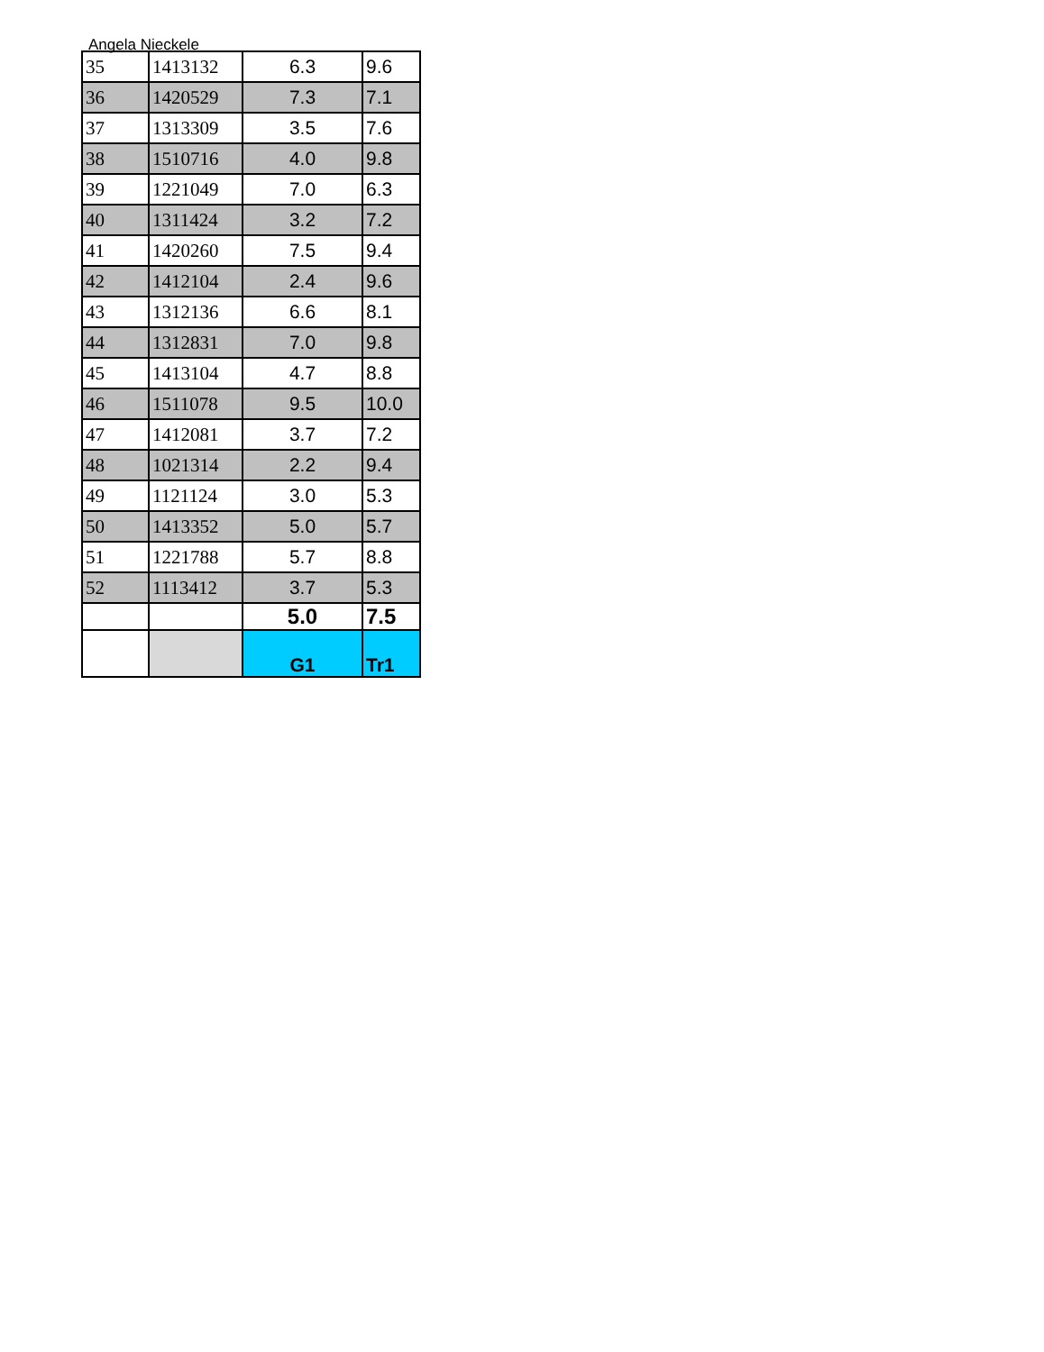Angela Nieckele
| 35 | 1413132 | 6.3 | 9.6 |
| 36 | 1420529 | 7.3 | 7.1 |
| 37 | 1313309 | 3.5 | 7.6 |
| 38 | 1510716 | 4.0 | 9.8 |
| 39 | 1221049 | 7.0 | 6.3 |
| 40 | 1311424 | 3.2 | 7.2 |
| 41 | 1420260 | 7.5 | 9.4 |
| 42 | 1412104 | 2.4 | 9.6 |
| 43 | 1312136 | 6.6 | 8.1 |
| 44 | 1312831 | 7.0 | 9.8 |
| 45 | 1413104 | 4.7 | 8.8 |
| 46 | 1511078 | 9.5 | 10.0 |
| 47 | 1412081 | 3.7 | 7.2 |
| 48 | 1021314 | 2.2 | 9.4 |
| 49 | 1121124 | 3.0 | 5.3 |
| 50 | 1413352 | 5.0 | 5.7 |
| 51 | 1221788 | 5.7 | 8.8 |
| 52 | 1113412 | 3.7 | 5.3 |
| | | 5.0 | 7.5 |
| | | G1 | Tr1 |